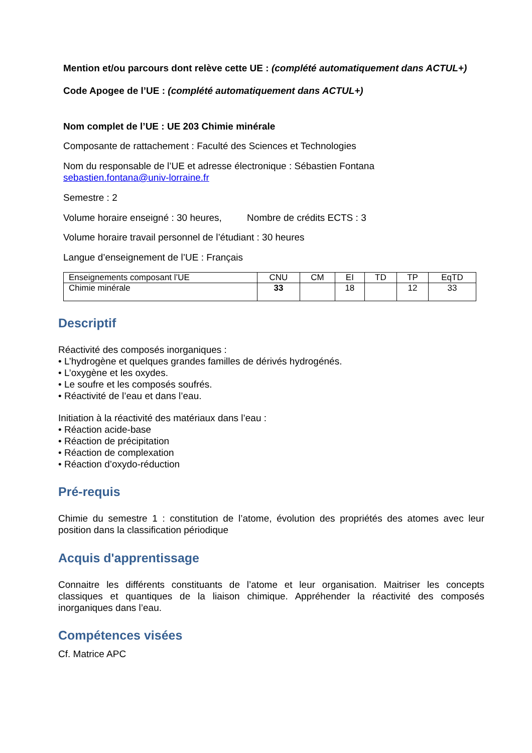Mention et/ou parcours dont relève cette UE : (complété automatiquement dans ACTUL+)
Code Apogee de l’UE : (complété automatiquement dans ACTUL+)
Nom complet de l’UE : UE 203 Chimie minérale
Composante de rattachement : Faculté des Sciences et Technologies
Nom du responsable de l’UE et adresse électronique : Sébastien Fontana
sebastien.fontana@univ-lorraine.fr
Semestre : 2
Volume horaire enseigné : 30 heures, Nombre de crédits ECTS : 3
Volume horaire travail personnel de l’étudiant : 30 heures
Langue d’enseignement de l’UE : Français
| Enseignements composant l’UE | CNU | CM | EI | TD | TP | EqTD |
| Chimie minérale | 33 | | 18 | | 12 | 33 |
Descriptif
Réactivité des composés inorganiques :
• L’hydrogène et quelques grandes familles de dérivés hydrogénés.
• L’oxygène et les oxydes.
• Le soufre et les composés soufrés.
• Réactivité de l’eau et dans l’eau.
Initiation à la réactivité des matériaux dans l’eau :
• Réaction acide-base
• Réaction de précipitation
• Réaction de complexation
• Réaction d’oxydo-réduction
Pré-requis
Chimie du semestre 1 : constitution de l’atome, évolution des propriétés des atomes avec leur position dans la classification périodique
Acquis d'apprentissage
Connaitre les différents constituants de l’atome et leur organisation. Maitriser les concepts classiques et quantiques de la liaison chimique. Appréhender la réactivité des composés inorganiques dans l’eau.
Compétences visées
Cf. Matrice APC